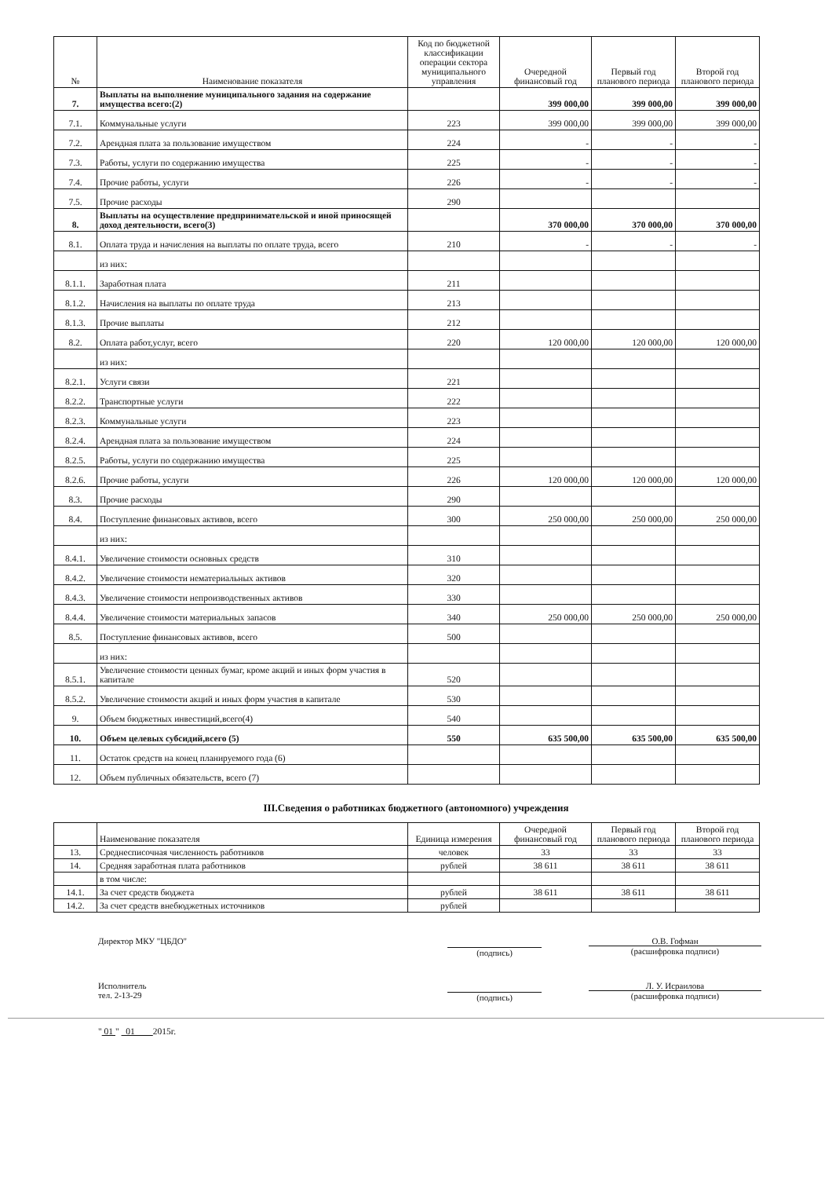| № | Наименование показателя | Код по бюджетной классификации операции сектора муниципального управления | Очередной финансовый год | Первый год планового периода | Второй год планового периода |
| --- | --- | --- | --- | --- | --- |
| 7. | Выплаты на выполнение муниципального задания на содержание имущества всего:(2) | | 399 000,00 | 399 000,00 | 399 000,00 |
| 7.1. | Коммунальные услуги | 223 | 399 000,00 | 399 000,00 | 399 000,00 |
| 7.2. | Арендная плата за пользование имуществом | 224 | - | - | - |
| 7.3. | Работы, услуги по содержанию имущества | 225 | - | - | - |
| 7.4. | Прочие работы, услуги | 226 | - | - | - |
| 7.5. | Прочие расходы | 290 | | | |
| 8. | Выплаты на осуществление предпринимательской и иной приносящей доход деятельности, всего(3) | | 370 000,00 | 370 000,00 | 370 000,00 |
| 8.1. | Оплата труда и начисления на выплаты по оплате труда, всего | 210 | - | - | - |
| | из них: | | | | |
| 8.1.1. | Заработная плата | 211 | | | |
| 8.1.2. | Начисления на выплаты по оплате труда | 213 | | | |
| 8.1.3. | Прочие выплаты | 212 | | | |
| 8.2. | Оплата работ,услуг, всего | 220 | 120 000,00 | 120 000,00 | 120 000,00 |
| | из них: | | | | |
| 8.2.1. | Услуги связи | 221 | | | |
| 8.2.2. | Транспортные услуги | 222 | | | |
| 8.2.3. | Коммунальные услуги | 223 | | | |
| 8.2.4. | Арендная плата за пользование имуществом | 224 | | | |
| 8.2.5. | Работы, услуги по содержанию имущества | 225 | | | |
| 8.2.6. | Прочие работы, услуги | 226 | 120 000,00 | 120 000,00 | 120 000,00 |
| 8.3. | Прочие расходы | 290 | | | |
| 8.4. | Поступление финансовых активов, всего | 300 | 250 000,00 | 250 000,00 | 250 000,00 |
| | из них: | | | | |
| 8.4.1. | Увеличение стоимости основных средств | 310 | | | |
| 8.4.2. | Увеличение стоимости нематериальных активов | 320 | | | |
| 8.4.3. | Увеличение стоимости непроизводственных активов | 330 | | | |
| 8.4.4. | Увеличение стоимости материальных запасов | 340 | 250 000,00 | 250 000,00 | 250 000,00 |
| 8.5. | Поступление финансовых активов, всего | 500 | | | |
| | из них: | | | | |
| 8.5.1. | Увеличение стоимости ценных бумаг, кроме акций и иных форм участия в капитале | 520 | | | |
| 8.5.2. | Увеличение стоимости акций и иных форм участия в капитале | 530 | | | |
| 9. | Объем бюджетных инвестиций,всего(4) | 540 | | | |
| 10. | Объем целевых субсидий,всего (5) | 550 | 635 500,00 | 635 500,00 | 635 500,00 |
| 11. | Остаток средств на конец планируемого года (6) | | | | |
| 12. | Объем публичных обязательств, всего (7) | | | | |
III.Сведения о работниках бюджетного (автономного) учреждения
| | Наименование показателя | Единица измерения | Очередной финансовый год | Первый год планового периода | Второй год планового периода |
| 13. | Среднесписочная численность работников | человек | 33 | 33 | 33 |
| 14. | Средняя заработная плата работников | рублей | 38 611 | 38 611 | 38 611 |
| | в том числе: | | | | |
| 14.1. | За счет средств бюджета | рублей | 38 611 | 38 611 | 38 611 |
| 14.2. | За счет средств внебюджетных источников | рублей | | | |
Директор МКУ "ЦБДО"
(подпись)
О.В. Гофман
(расшифровка подписи)
Исполнитель
тел. 2-13-29
(подпись)
Л. У. Исраилова
(расшифровка подписи)
" 01 " 01 2015г.